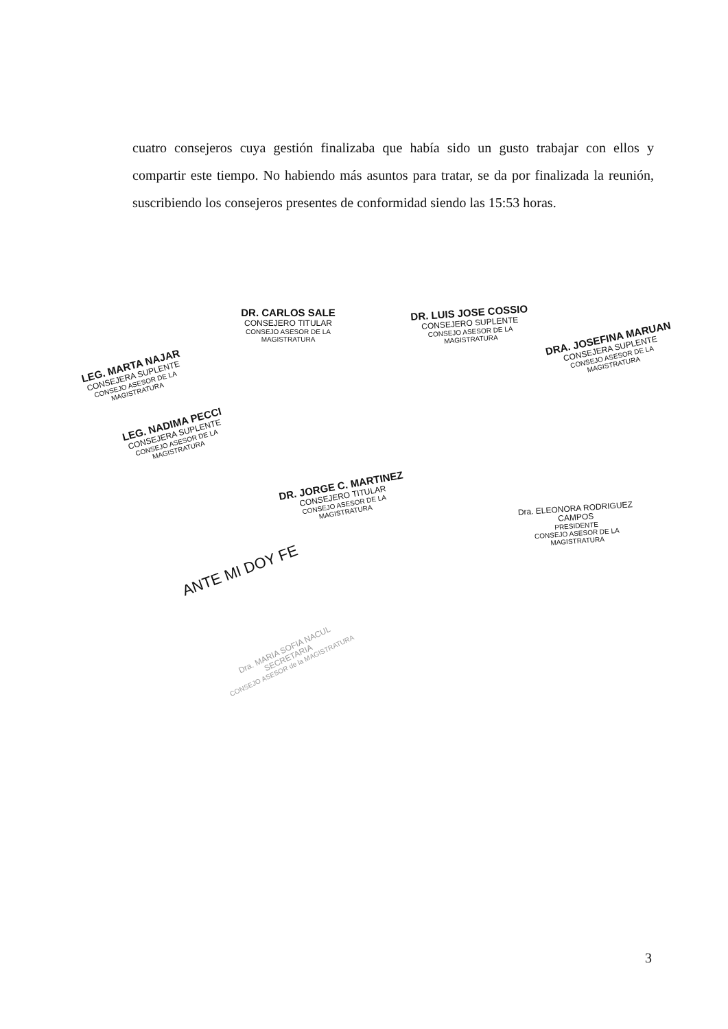cuatro consejeros cuya gestión finalizaba que había sido un gusto trabajar con ellos y compartir este tiempo. No habiendo más asuntos para tratar, se da por finalizada la reunión, suscribiendo los consejeros presentes de conformidad siendo las 15:53 horas.
DR. CARLOS SALE
CONSEJERO TITULAR
CONSEJO ASESOR DE LA MAGISTRATURA
DR. LUIS JOSE COSSIO
CONSEJERO SUPLENTE
CONSEJO ASESOR DE LA MAGISTRATURA
DRA. JOSEFINA MARUAN
CONSEJERA SUPLENTE
CONSEJO ASESOR DE LA MAGISTRATURA
LEG. MARTA NAJAR
CONSEJERA SUPLENTE
CONSEJO ASESOR DE LA MAGISTRATURA
LEG. NADIMA PECCI
CONSEJERA SUPLENTE
CONSEJO ASESOR DE LA MAGISTRATURA
DR. JORGE C. MARTINEZ
CONSEJERO TITULAR
CONSEJO ASESOR DE LA MAGISTRATURA
Dra. ELEONORA RODRIGUEZ CAMPOS
PRESIDENTE
CONSEJO ASESOR DE LA MAGISTRATURA
ANTE MI DOY FE
Dra. MARIA SOFIA NACUL
SECRETARIA
CONSEJO ASESOR de la MAGISTRATURA
3